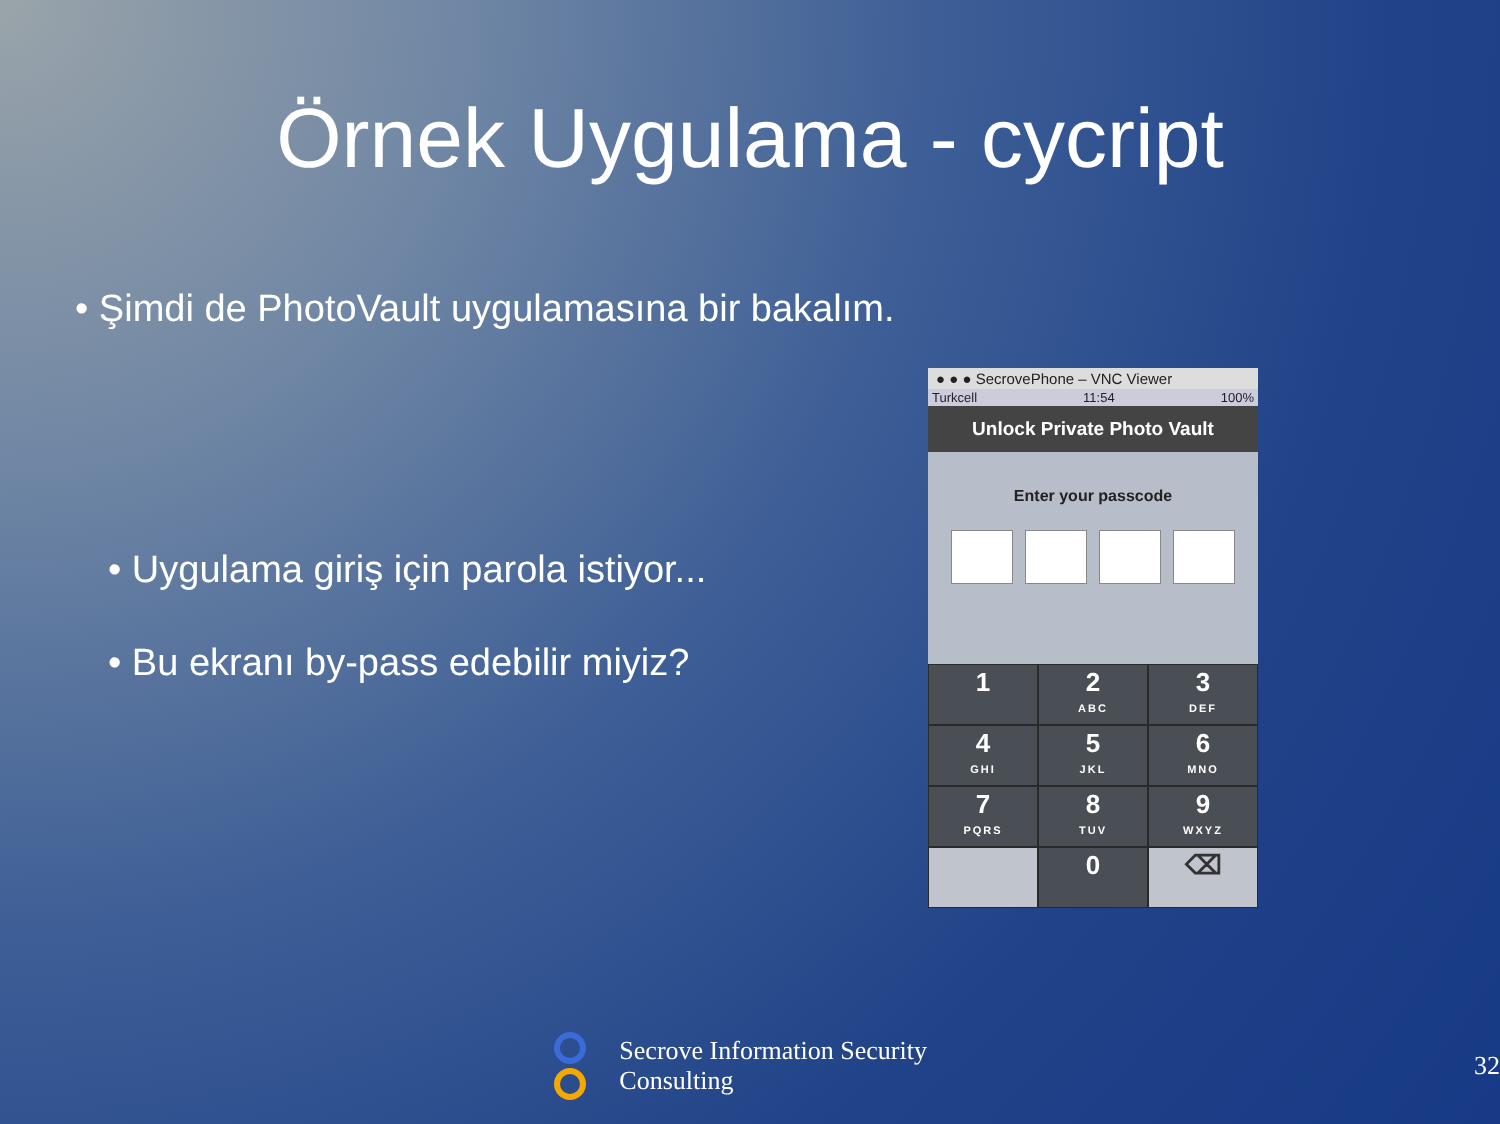Örnek Uygulama - cycript
• Şimdi de PhotoVault uygulamasına bir bakalım.
• Uygulama giriş için parola istiyor...
• Bu ekranı by-pass edebilir miyiz?
● ● ● SecrovePhone – VNC Viewer
Turkcell 11:54 100%
Unlock Private Photo Vault
Enter your passcode
1
2
ABC
3
DEF
4
GHI
5
JKL
6
MNO
7
PQRS
8
TUV
9
WXYZ
0
⌫
Secrove Information Security Consulting 32